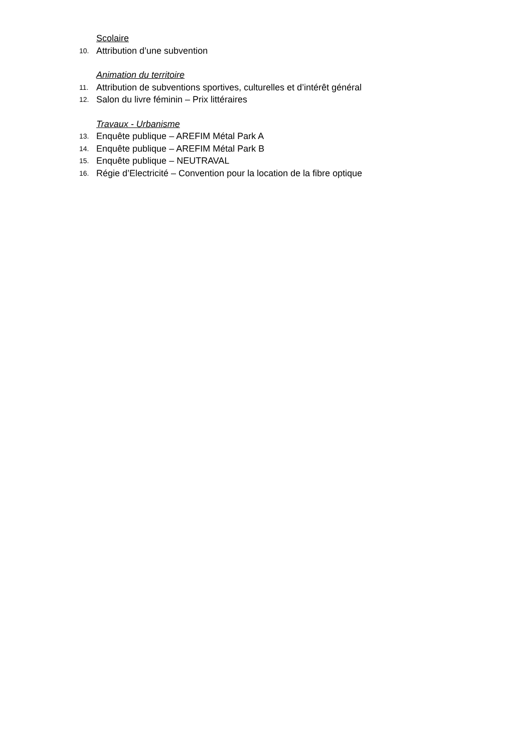Scolaire
10. Attribution d’une subvention
Animation du territoire
11. Attribution de subventions sportives, culturelles et d’intérêt général
12. Salon du livre féminin – Prix littéraires
Travaux - Urbanisme
13. Enquête publique – AREFIM Métal Park A
14. Enquête publique – AREFIM Métal Park B
15. Enquête publique – NEUTRAVAL
16. Régie d’Electricité – Convention pour la location de la fibre optique